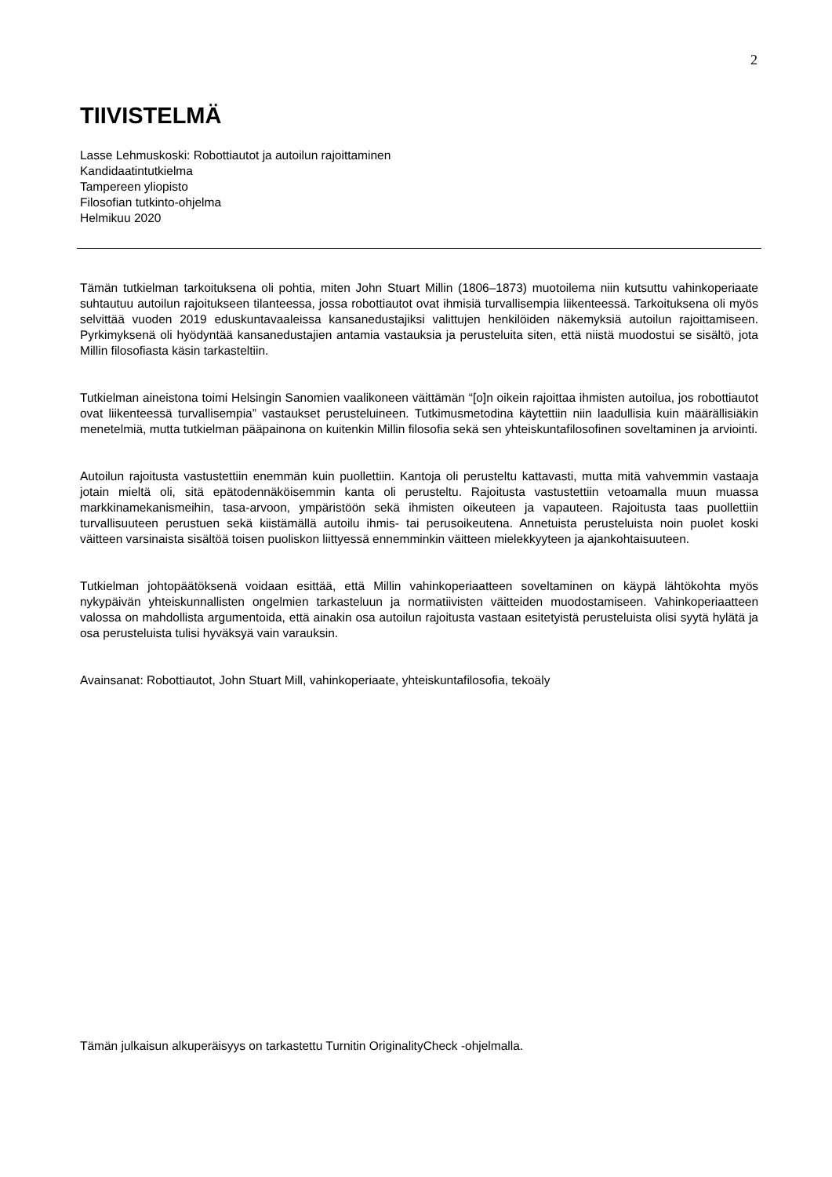2
TIIVISTELMÄ
Lasse Lehmuskoski: Robottiautot ja autoilun rajoittaminen
Kandidaatintutkielma
Tampereen yliopisto
Filosofian tutkinto-ohjelma
Helmikuu 2020
Tämän tutkielman tarkoituksena oli pohtia, miten John Stuart Millin (1806–1873) muotoilema niin kutsuttu vahinkoperiaate suhtautuu autoilun rajoitukseen tilanteessa, jossa robottiautot ovat ihmisiä turvallisempia liikenteessä. Tarkoituksena oli myös selvittää vuoden 2019 eduskuntavaaleissa kansanedustajiksi valittujen henkilöiden näkemyksiä autoilun rajoittamiseen. Pyrkimyksenä oli hyödyntää kansanedustajien antamia vastauksia ja perusteluita siten, että niistä muodostui se sisältö, jota Millin filosofiasta käsin tarkasteltiin.
Tutkielman aineistona toimi Helsingin Sanomien vaalikoneen väittämän “[o]n oikein rajoittaa ihmisten autoilua, jos robottiautot ovat liikenteessä turvallisempia” vastaukset perusteluineen. Tutkimusmetodina käytettiin niin laadullisia kuin määrällisiäkin menetelmiä, mutta tutkielman pääpainona on kuitenkin Millin filosofia sekä sen yhteiskuntafilosofinen soveltaminen ja arviointi.
Autoilun rajoitusta vastustettiin enemmän kuin puollettiin. Kantoja oli perusteltu kattavasti, mutta mitä vahvemmin vastaaja jotain mieltä oli, sitä epätodennäköisemmin kanta oli perusteltu. Rajoitusta vastustettiin vetoamalla muun muassa markkinamekanismeihin, tasa-arvoon, ympäristöön sekä ihmisten oikeuteen ja vapauteen. Rajoitusta taas puollettiin turvallisuuteen perustuen sekä kiistämällä autoilu ihmis- tai perusoikeutena. Annetuista perusteluista noin puolet koski väitteen varsinaista sisältöä toisen puoliskon liittyessä ennemminkin väitteen mielekkyyteen ja ajankohtaisuuteen.
Tutkielman johtopäätöksenä voidaan esittää, että Millin vahinkoperiaatteen soveltaminen on käypä lähtökohta myös nykypäivän yhteiskunnallisten ongelmien tarkasteluun ja normatiivisten väitteiden muodostamiseen. Vahinkoperiaatteen valossa on mahdollista argumentoida, että ainakin osa autoilun rajoitusta vastaan esitetyistä perusteluista olisi syytä hylätä ja osa perusteluista tulisi hyväksyä vain varauksin.
Avainsanat: Robottiautot, John Stuart Mill, vahinkoperiaate, yhteiskuntafilosofia, tekoäly
Tämän julkaisun alkuperäisyys on tarkastettu Turnitin OriginalityCheck -ohjelmalla.